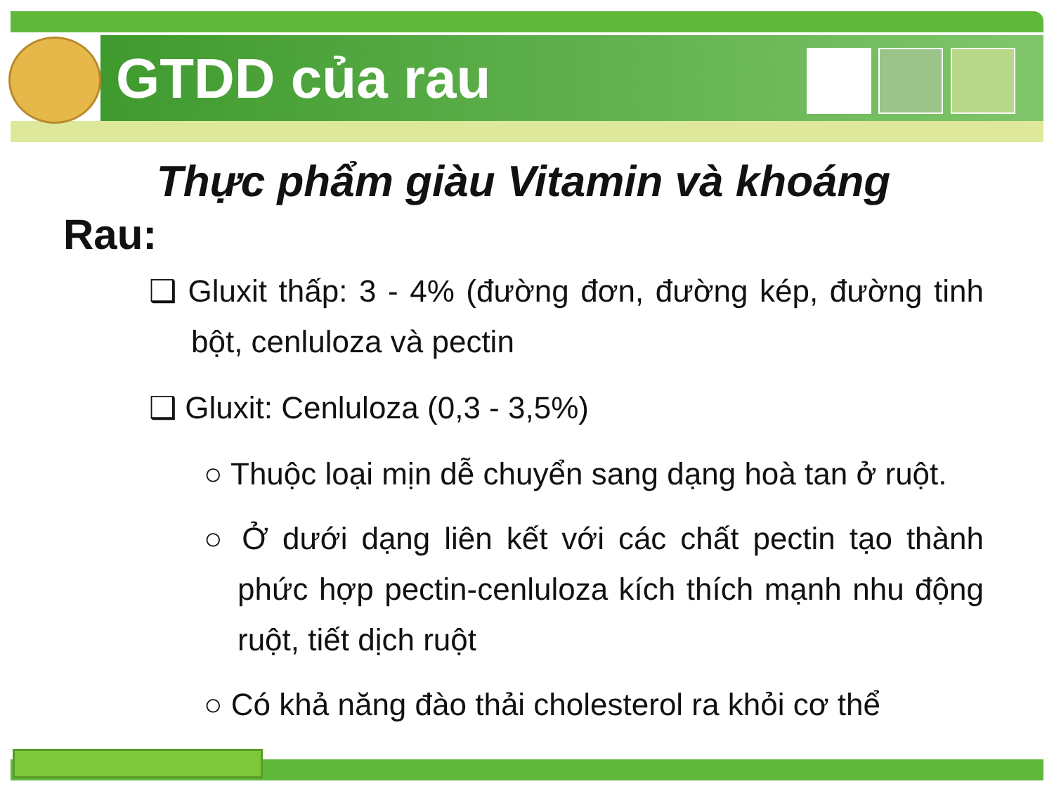GTDD của rau
Thực phẩm giàu Vitamin và khoáng
Rau:
❑ Gluxit thấp: 3 - 4% (đường đơn, đường kép, đường tinh bột, cenluloza và pectin
❑ Gluxit: Cenluloza (0,3 - 3,5%)
○ Thuộc loại mịn dễ chuyển sang dạng hoà tan ở ruột.
○ Ở dưới dạng liên kết với các chất pectin tạo thành phức hợp pectin-cenluloza kích thích mạnh nhu động ruột, tiết dịch ruột
○ Có khả năng đào thải cholesterol ra khỏi cơ thể